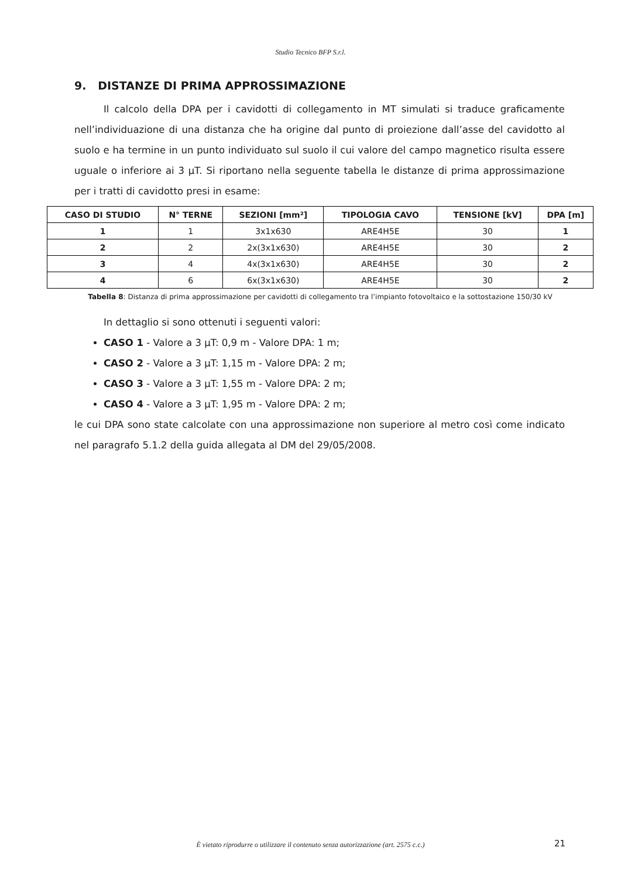Studio Tecnico BFP S.r.l.
9. DISTANZE DI PRIMA APPROSSIMAZIONE
Il calcolo della DPA per i cavidotti di collegamento in MT simulati si traduce graficamente nell’individuazione di una distanza che ha origine dal punto di proiezione dall’asse del cavidotto al suolo e ha termine in un punto individuato sul suolo il cui valore del campo magnetico risulta essere uguale o inferiore ai 3 µT. Si riportano nella seguente tabella le distanze di prima approssimazione per i tratti di cavidotto presi in esame:
| CASO DI STUDIO | N° TERNE | SEZIONI [mm²] | TIPOLOGIA CAVO | TENSIONE [kV] | DPA [m] |
| --- | --- | --- | --- | --- | --- |
| 1 | 1 | 3x1x630 | ARE4H5E | 30 | 1 |
| 2 | 2 | 2x(3x1x630) | ARE4H5E | 30 | 2 |
| 3 | 4 | 4x(3x1x630) | ARE4H5E | 30 | 2 |
| 4 | 6 | 6x(3x1x630) | ARE4H5E | 30 | 2 |
Tabella 8: Distanza di prima approssimazione per cavidotti di collegamento tra l’impianto fotovoltaico e la sottostazione 150/30 kV
In dettaglio si sono ottenuti i seguenti valori:
CASO 1 - Valore a 3 µT: 0,9 m - Valore DPA: 1 m;
CASO 2 - Valore a 3 µT: 1,15 m - Valore DPA: 2 m;
CASO 3 - Valore a 3 µT: 1,55 m - Valore DPA: 2 m;
CASO 4 - Valore a 3 µT: 1,95 m - Valore DPA: 2 m;
le cui DPA sono state calcolate con una approssimazione non superiore al metro così come indicato nel paragrafo 5.1.2 della guida allegata al DM del 29/05/2008.
È vietato riprodurre o utilizzare il contenuto senza autorizzazione (art. 2575 c.c.)
21